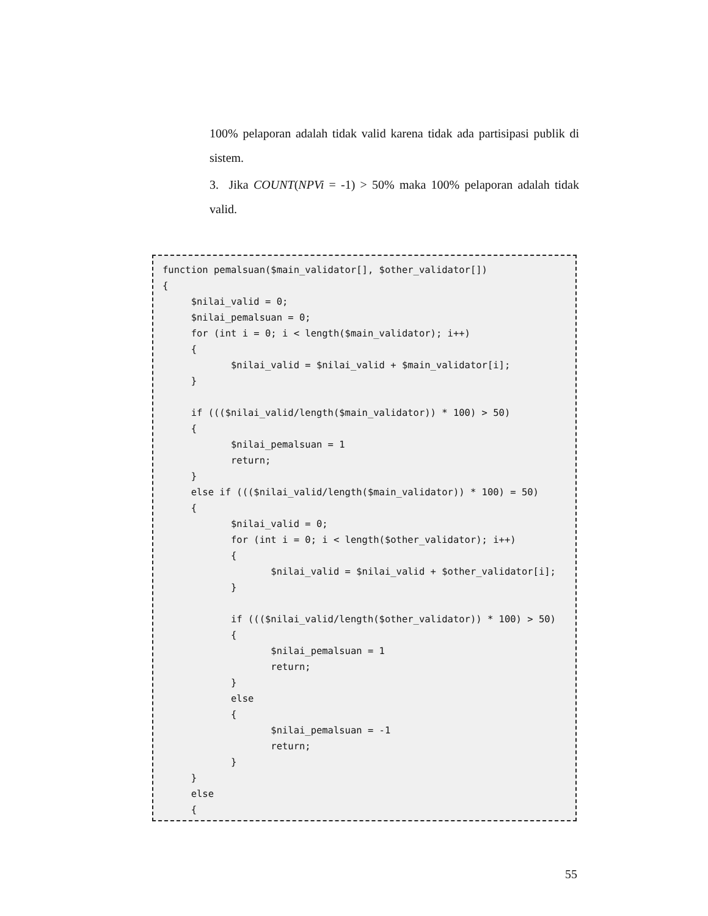100% pelaporan adalah tidak valid karena tidak ada partisipasi publik di sistem.
3. Jika COUNT(NPVi = -1) > 50% maka 100% pelaporan adalah tidak valid.
function pemalsuan($main_validator[], $other_validator[]) { $nilai_valid = 0; $nilai_pemalsuan = 0; for (int i = 0; i < length($main_validator); i++) { $nilai_valid = $nilai_valid + $main_validator[i]; } if ((($nilai_valid/length($main_validator)) * 100) > 50) { $nilai_pemalsuan = 1 return; } else if ((($nilai_valid/length($main_validator)) * 100) = 50) { $nilai_valid = 0; for (int i = 0; i < length($other_validator); i++) { $nilai_valid = $nilai_valid + $other_validator[i]; } if ((($nilai_valid/length($other_validator)) * 100) > 50) { $nilai_pemalsuan = 1 return; } else { $nilai_pemalsuan = -1 return; } } else {
55